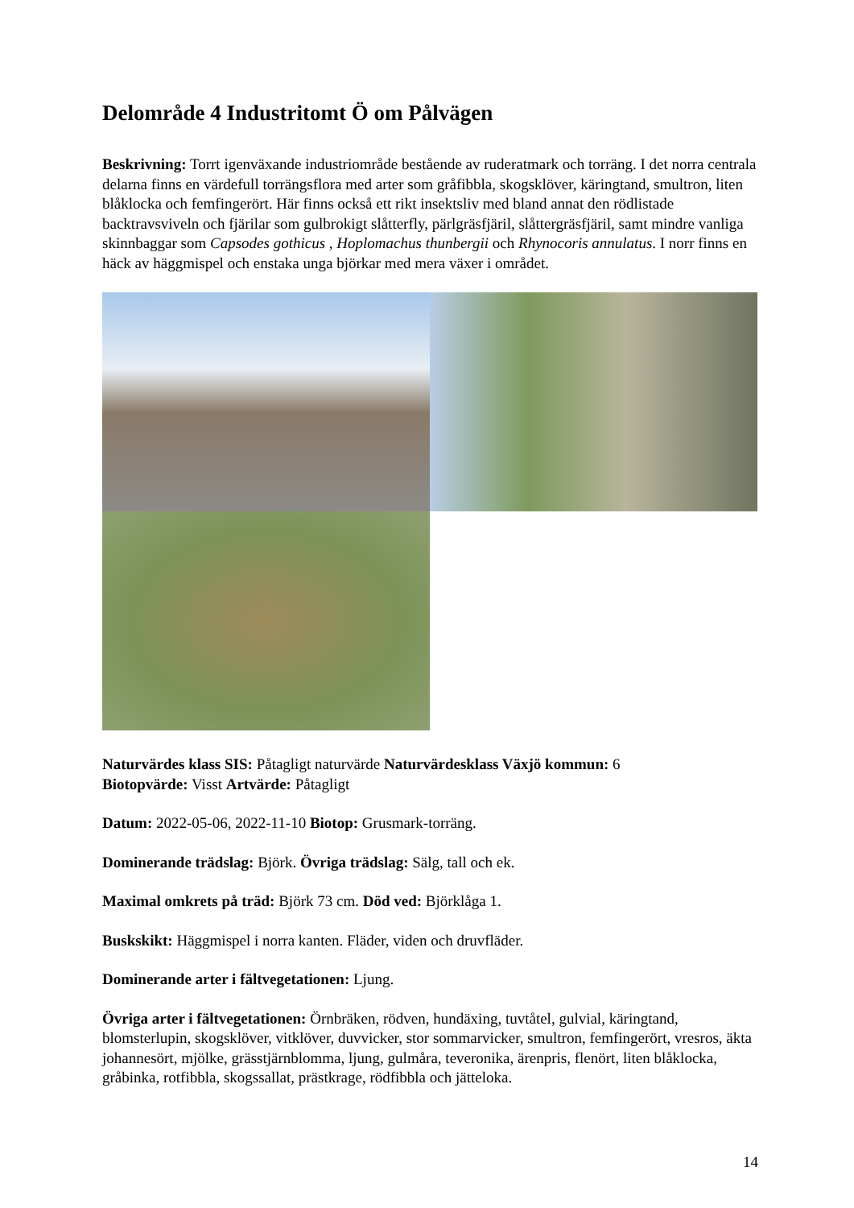Delområde 4 Industritomt Ö om Pålvägen
Beskrivning: Torrt igenväxande industriområde bestående av ruderatmark och torräng. I det norra centrala delarna finns en värdefull torrängsflora med arter som gråfibbla, skogsklöver, käringtand, smultron, liten blåklocka och femfingerört. Här finns också ett rikt insektsliv med bland annat den rödlistade backtravsviveln och fjärilar som gulbrokigt slåtterfly, pärlgräsfjäril, slåttergräsfjäril, samt mindre vanliga skinnbaggar som Capsodes gothicus , Hoplomachus thunbergii och Rhynocoris annulatus. I norr finns en häck av häggmispel och enstaka unga björkar med mera växer i området.
Naturvärdes klass SIS: Påtagligt naturvärde Naturvärdesklass Växjö kommun: 6
Biotopvärde: Visst Artvärde: Påtagligt
Datum: 2022-05-06, 2022-11-10 Biotop: Grusmark-torräng.
Dominerande trädslag: Björk. Övriga trädslag: Sälg, tall och ek.
Maximal omkrets på träd: Björk 73 cm. Död ved: Björklåga 1.
Buskskikt: Häggmispel i norra kanten. Fläder, viden och druvfläder.
Dominerande arter i fältvegetationen: Ljung.
Övriga arter i fältvegetationen: Örnbräken, rödven, hundäxing, tuvtåtel, gulvial, käringtand, blomsterlupin, skogsklöver, vitklöver, duvvicker, stor sommarvicker, smultron, femfingerört, vresros, äkta johannesört, mjölke, grässtjärnblomma, ljung, gulmåra, teveronika, ärenpris, flenört, liten blåklocka, gråbinka, rotfibbla, skogssallat, prästkrage, rödfibbla och jätteloka.
14